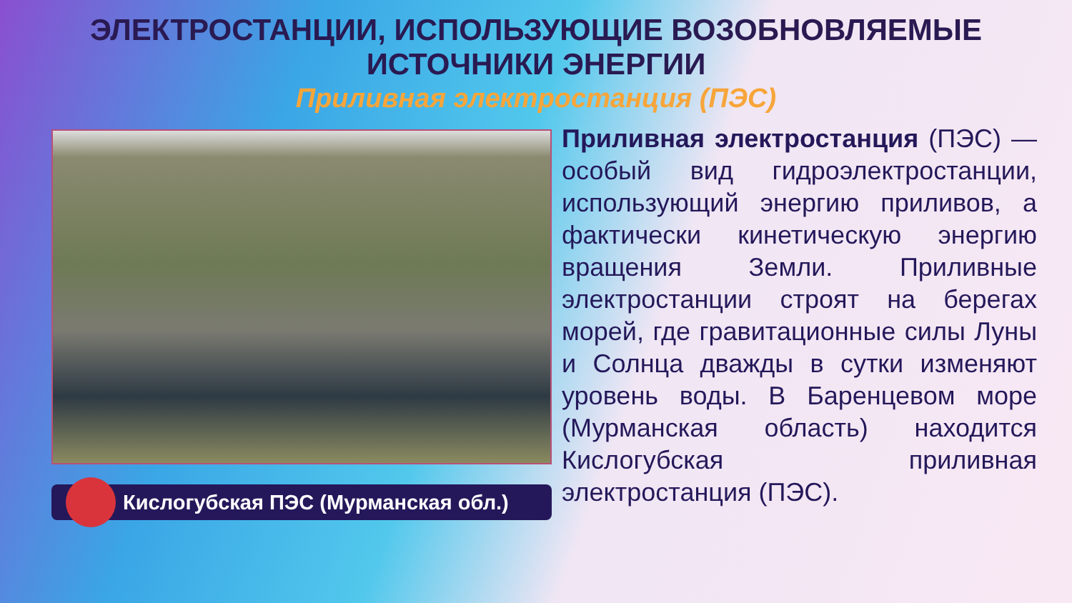ЭЛЕКТРОСТАНЦИИ, ИСПОЛЬЗУЮЩИЕ ВОЗОБНОВЛЯЕМЫЕ
ИСТОЧНИКИ ЭНЕРГИИ
Приливная электростанция (ПЭС)
Кислогубская ПЭС (Мурманская обл.)
Приливная электростанция (ПЭС) — особый вид гидроэлектростанции, использующий энергию приливов, а фактически кинетическую энергию вращения Земли. Приливные электростанции строят на берегах морей, где гравитационные силы Луны и Солнца дважды в сутки изменяют уровень воды. В Баренцевом море (Мурманская область) находится Кислогубская приливная электростанция (ПЭС).